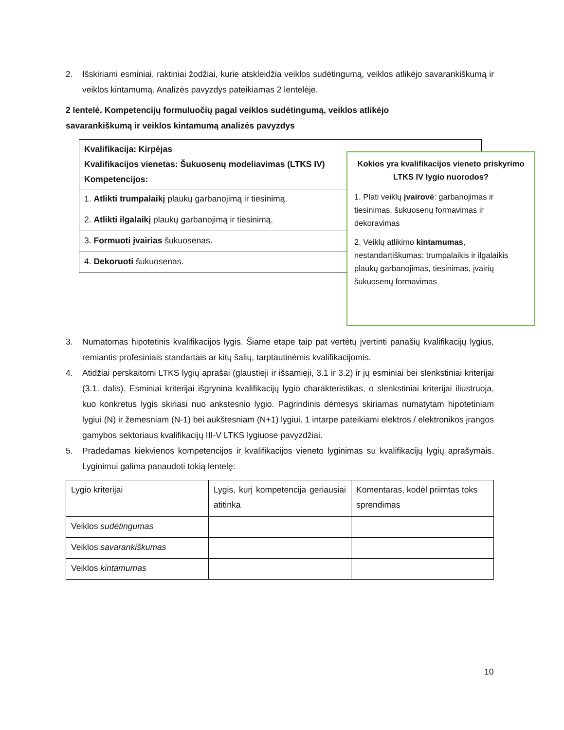2. Išskiriami esminiai, raktiniai žodžiai, kurie atskleidžia veiklos sudėtingumą, veiklos atlikėjo savarankiškumą ir veiklos kintamumą. Analizės pavyzdys pateikiamas 2 lentelėje.
2 lentelė. Kompetencijų formuluočių pagal veiklos sudėtingumą, veiklos atlikėjo
savarankiškumą ir veiklos kintamumą analizės pavyzdys
| Kvalifikacija: Kirpėjas Kvalifikacijos vienetas: Šukuosenų modeliavimas (LTKS IV) Kompetencijos: |
| 1. Atlikti trumpalaikį plaukų garbanojimą ir tiesinimą. |
| 2. Atlikti ilgalaikį plaukų garbanojimą ir tiesinimą. |
| 3. Formuoti įvairias šukuosenas. |
| 4. Dekoruoti šukuosenas. |
Kokios yra kvalifikacijos vieneto priskyrimo LTKS IV lygio nuorodos?
1. Plati veiklų įvairovė: garbanojimas ir tiesinimas, šukuosenų formavimas ir dekoravimas
2. Veiklų atlikimo kintamumas, nestandartiškumas: trumpalaikis ir ilgalaikis plaukų garbanojimas, tiesinimas, įvairių šukuosenų formavimas
3. Numatomas hipotetinis kvalifikacijos lygis. Šiame etape taip pat vertėtų įvertinti panašių kvalifikacijų lygius, remiantis profesiniais standartais ar kitų šalių, tarptautinėmis kvalifikacijomis.
4. Atidžiai perskaitomi LTKS lygių aprašai (glaustieji ir išsamieji, 3.1 ir 3.2) ir jų esminiai bei slenkstiniai kriterijai (3.1. dalis). Esminiai kriterijai išgrynina kvalifikacijų lygio charakteristikas, o slenkstiniai kriterijai iliustruoja, kuo konkretus lygis skiriasi nuo ankstesnio lygio. Pagrindinis dėmesys skiriamas numatytam hipotetiniam lygiui (N) ir žemesniam (N-1) bei aukštesniam (N+1) lygiui. 1 intarpe pateikiami elektros / elektronikos įrangos gamybos sektoriaus kvalifikacijų III-V LTKS lygiuose pavyzdžiai.
5. Pradedamas kiekvienos kompetencijos ir kvalifikacijos vieneto lyginimas su kvalifikacijų lygių aprašymais. Lyginimui galima panaudoti tokią lentelę:
| Lygio kriterijai | Lygis, kurį kompetencija geriausiai atitinka | Komentaras, kodėl priimtas toks sprendimas |
| Veiklos sudėtingumas | | |
| Veiklos savarankiškumas | | |
| Veiklos kintamumas | | |
10